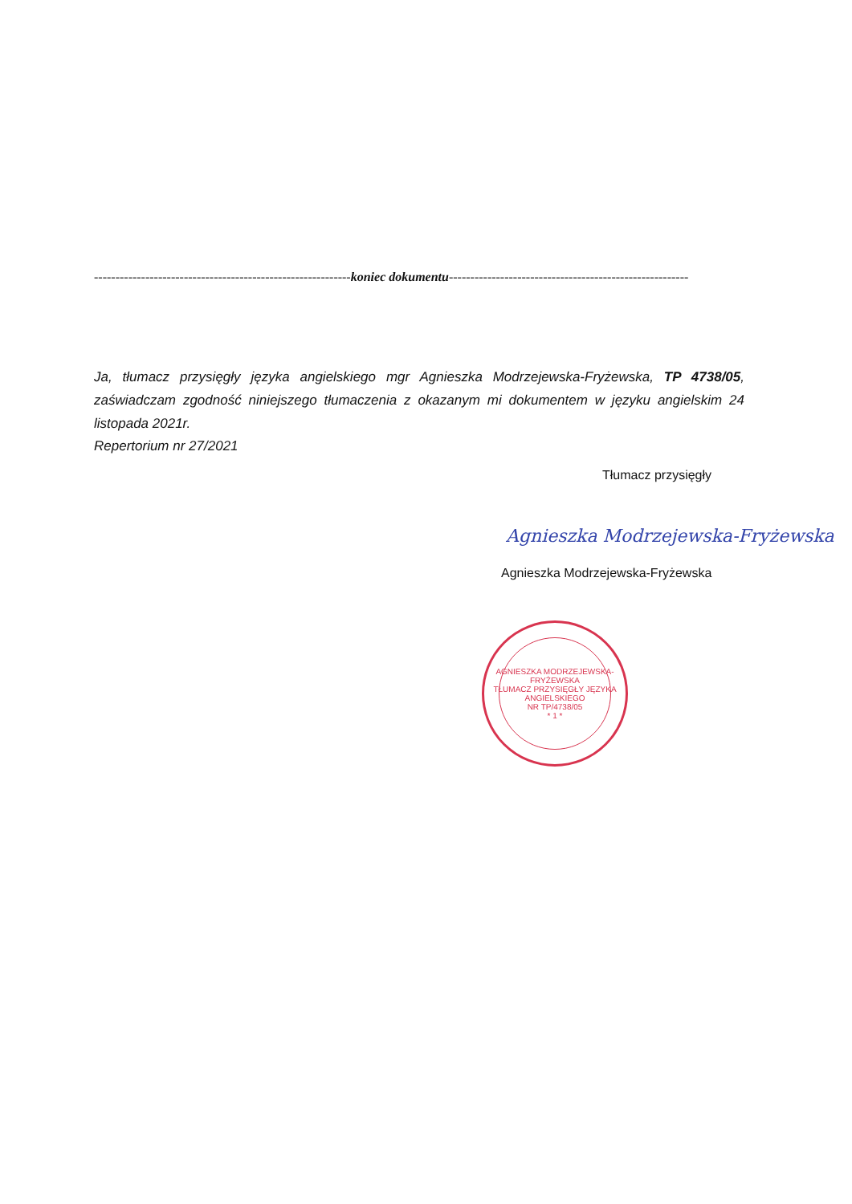------------------------------------------------------------koniec dokumentu--------------------------------------------------------
Ja, tłumacz przysięgły języka angielskiego mgr Agnieszka Modrzejewska-Fryżewska, TP 4738/05, zaświadczam zgodność niniejszego tłumaczenia z okazanym mi dokumentem w języku angielskim 24 listopada 2021r.
Repertorium nr 27/2021
Tłumacz przysięgły
Agnieszka Modrzejewska-Fryżewska
Agnieszka Modrzejewska-Fryżewska
AGNIESZKA MODRZEJEWSKA-FRYŻEWSKA
TŁUMACZ PRZYSIĘGŁY JĘZYKA ANGIELSKIEGO
NR TP/4738/05
* 1 *